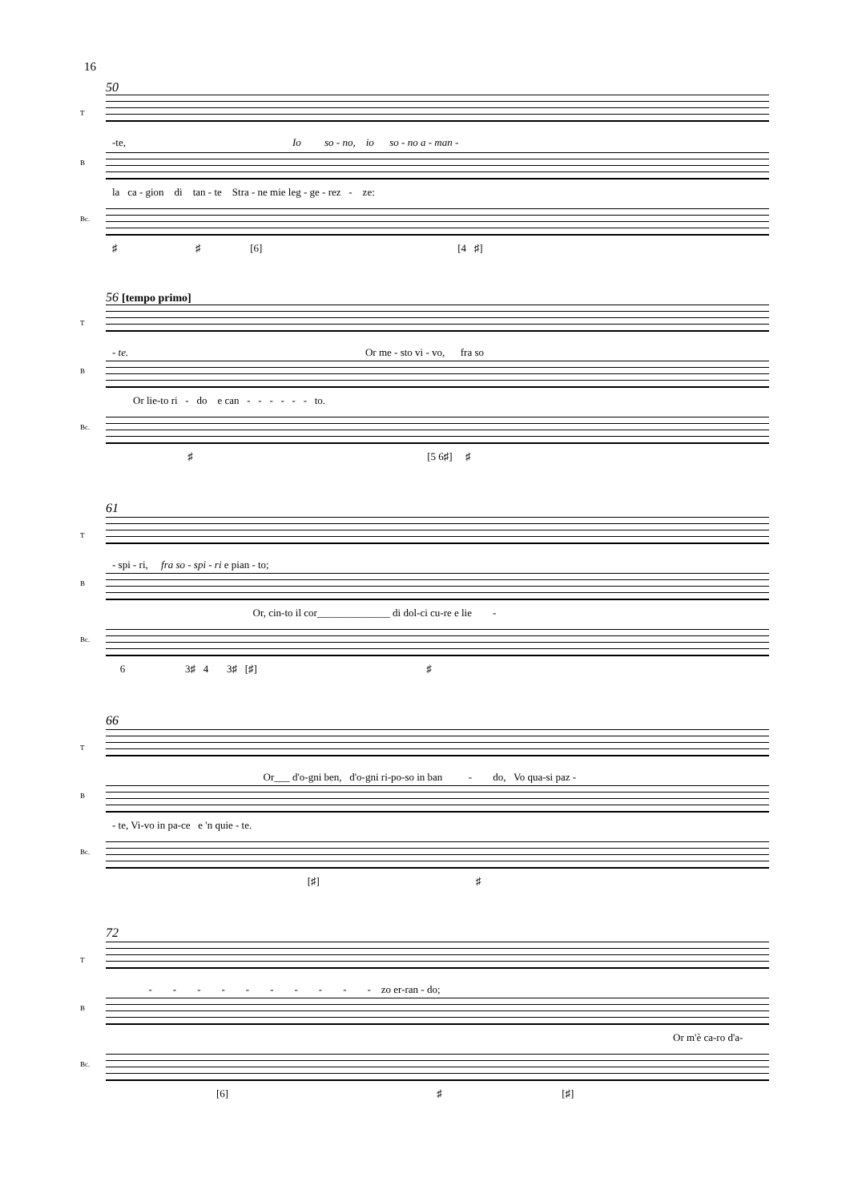16
50
T
-te, Io so - no, io so - no a - man -
B
la ca - gion di tan - te Stra - ne mie leg - ge - rez - ze:
Bc.
♯ ♯ [6] [4 ♯]
56 [tempo primo]
T
- te. Or me - sto vi - vo, fra so
B
Or lie-to ri - do e can - - - - - - to.
Bc.
♯ [5 6♯] ♯
61
T
- spi - ri, fra so - spi - ri e pian - to;
B
Or, cin-to il cor______________ di dol-ci cu-re e lie -
Bc.
6 3♯ 4 3♯ [♯] ♯
66
T
Or___ d'o-gni ben, d'o-gni ri-po-so in ban - do, Vo qua-si paz -
B
- te, Vi-vo in pa-ce e 'n quie - te.
Bc.
[♯] ♯
72
T
- - - - - - - - - - zo er-ran - do;
B
Or m'è ca-ro d'a-
Bc.
[6] ♯ [♯]